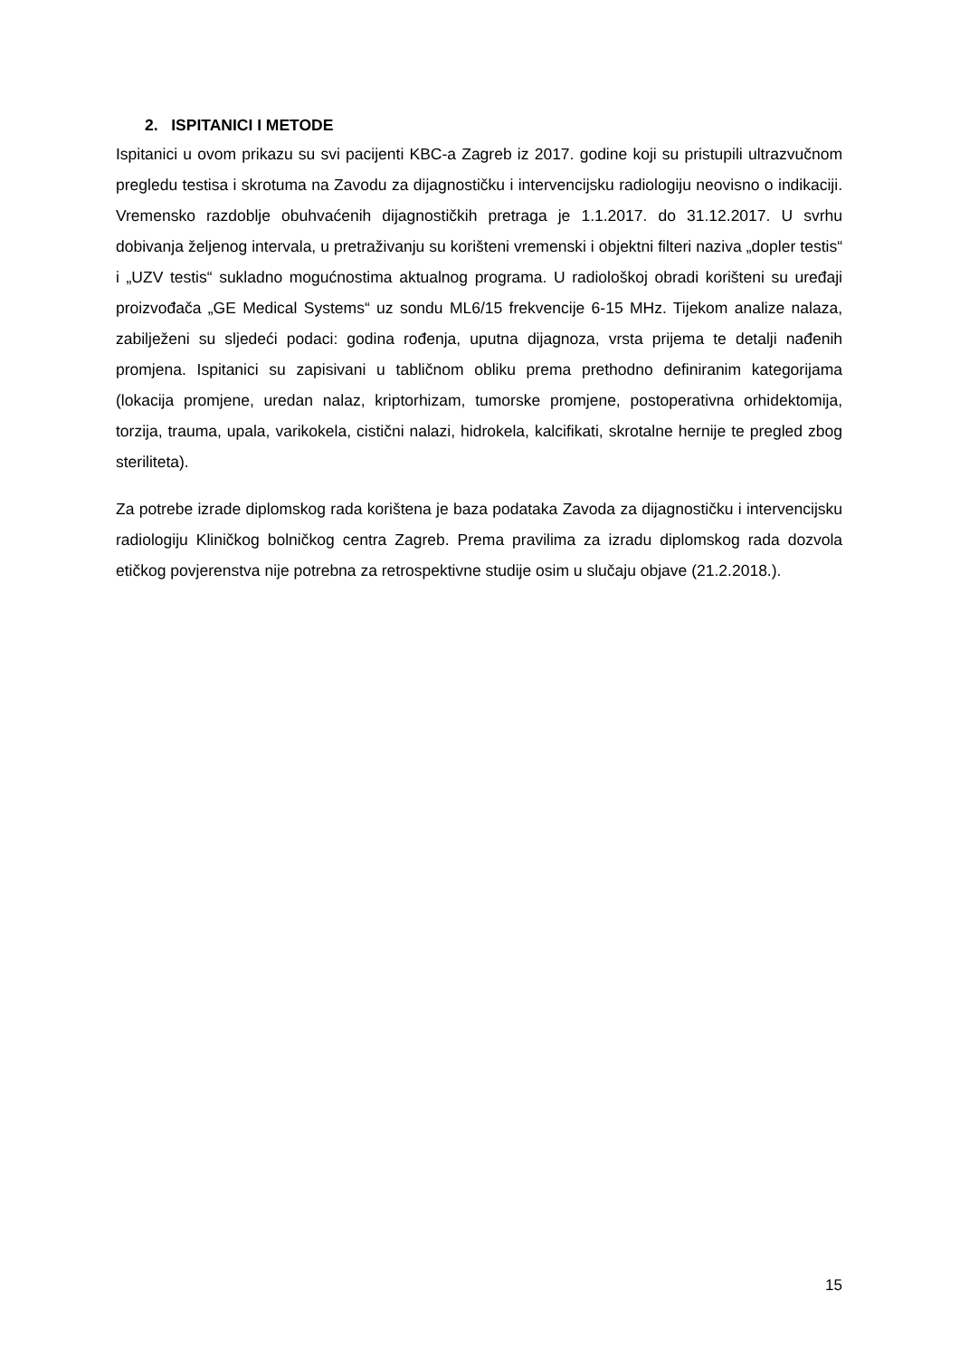2. ISPITANICI I METODE
Ispitanici u ovom prikazu su svi pacijenti KBC-a Zagreb iz 2017. godine koji su pristupili ultrazvučnom pregledu testisa i skrotuma na Zavodu za dijagnostičku i intervencijsku radiologiju neovisno o indikaciji. Vremensko razdoblje obuhvaćenih dijagnostičkih pretraga je 1.1.2017. do 31.12.2017. U svrhu dobivanja željenog intervala, u pretraživanju su korišteni vremenski i objektni filteri naziva „dopler testis“ i „UZV testis“ sukladno mogućnostima aktualnog programa. U radiološkoj obradi korišteni su uređaji proizvođača „GE Medical Systems“ uz sondu ML6/15 frekvencije 6-15 MHz. Tijekom analize nalaza, zabilježeni su sljedeći podaci: godina rođenja, uputna dijagnoza, vrsta prijema te detalji nađenih promjena. Ispitanici su zapisivani u tabličnom obliku prema prethodno definiranim kategorijama (lokacija promjene, uredan nalaz, kriptorhizam, tumorske promjene, postoperativna orhidektomija, torzija, trauma, upala, varikokela, cistični nalazi, hidrokela, kalcifikati, skrotalne hernije te pregled zbog steriliteta).
Za potrebe izrade diplomskog rada korištena je baza podataka Zavoda za dijagnostičku i intervencijsku radiologiju Kliničkog bolničkog centra Zagreb. Prema pravilima za izradu diplomskog rada dozvola etičkog povjerenstva nije potrebna za retrospektivne studije osim u slučaju objave (21.2.2018.).
15